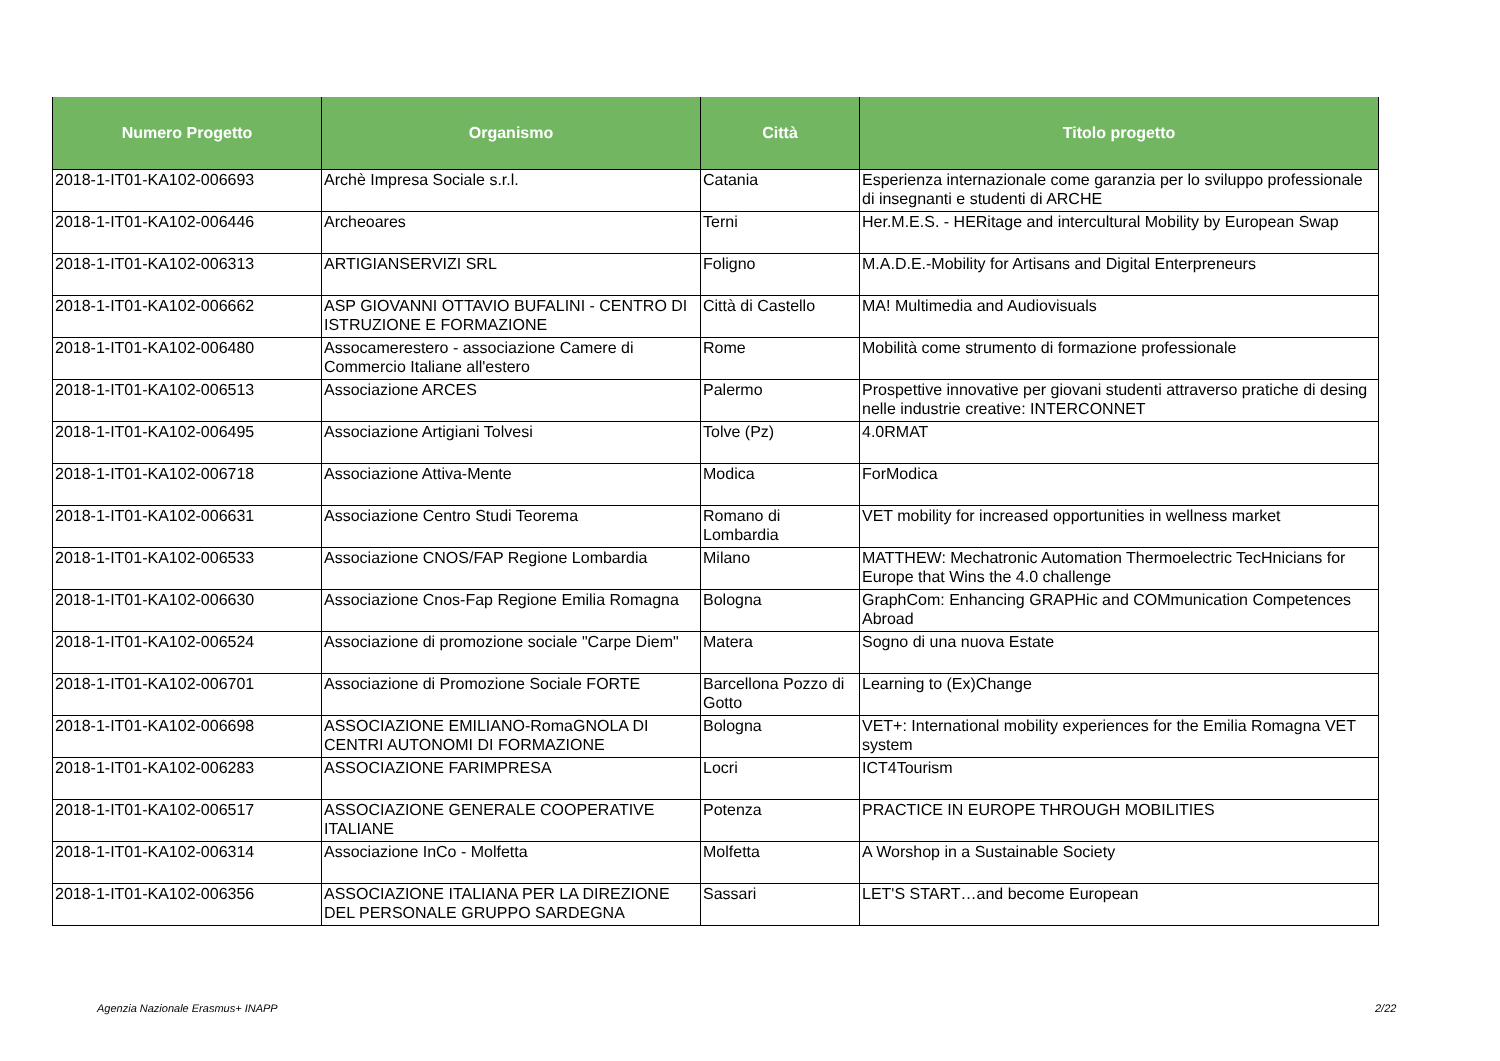| Numero Progetto | Organismo | Città | Titolo progetto |
| --- | --- | --- | --- |
| 2018-1-IT01-KA102-006693 | Archè Impresa Sociale s.r.l. | Catania | Esperienza internazionale come garanzia per lo sviluppo professionale di insegnanti e studenti di ARCHE |
| 2018-1-IT01-KA102-006446 | Archeoares | Terni | Her.M.E.S. - HERitage and intercultural Mobility by European Swap |
| 2018-1-IT01-KA102-006313 | ARTIGIANSERVIZI SRL | Foligno | M.A.D.E.-Mobility for Artisans and Digital Enterpreneurs |
| 2018-1-IT01-KA102-006662 | ASP GIOVANNI OTTAVIO BUFALINI - CENTRO DI ISTRUZIONE E FORMAZIONE | Città di Castello | MA! Multimedia and Audiovisuals |
| 2018-1-IT01-KA102-006480 | Assocamerestero - associazione Camere di Commercio Italiane all'estero | Rome | Mobilità come strumento di formazione professionale |
| 2018-1-IT01-KA102-006513 | Associazione ARCES | Palermo | Prospettive innovative per giovani studenti attraverso pratiche di desing nelle industrie creative: INTERCONNET |
| 2018-1-IT01-KA102-006495 | Associazione Artigiani Tolvesi | Tolve (Pz) | 4.0RMAT |
| 2018-1-IT01-KA102-006718 | Associazione Attiva-Mente | Modica | ForModica |
| 2018-1-IT01-KA102-006631 | Associazione Centro Studi Teorema | Romano di Lombardia | VET mobility for increased opportunities in wellness market |
| 2018-1-IT01-KA102-006533 | Associazione CNOS/FAP Regione Lombardia | Milano | MATTHEW: Mechatronic Automation Thermoelectric TecHnicians for Europe that Wins the 4.0 challenge |
| 2018-1-IT01-KA102-006630 | Associazione Cnos-Fap Regione Emilia Romagna | Bologna | GraphCom: Enhancing GRAPHic and COMmunication Competences Abroad |
| 2018-1-IT01-KA102-006524 | Associazione di promozione sociale "Carpe Diem" | Matera | Sogno di una nuova Estate |
| 2018-1-IT01-KA102-006701 | Associazione di Promozione Sociale FORTE | Barcellona Pozzo di Gotto | Learning to (Ex)Change |
| 2018-1-IT01-KA102-006698 | ASSOCIAZIONE EMILIANO-RomaGNOLA DI CENTRI AUTONOMI DI FORMAZIONE | Bologna | VET+: International mobility experiences for the Emilia Romagna VET system |
| 2018-1-IT01-KA102-006283 | ASSOCIAZIONE FARIMPRESA | Locri | ICT4Tourism |
| 2018-1-IT01-KA102-006517 | ASSOCIAZIONE GENERALE COOPERATIVE ITALIANE | Potenza | PRACTICE IN EUROPE THROUGH MOBILITIES |
| 2018-1-IT01-KA102-006314 | Associazione InCo - Molfetta | Molfetta | A Worshop in a Sustainable Society |
| 2018-1-IT01-KA102-006356 | ASSOCIAZIONE ITALIANA PER LA DIREZIONE DEL PERSONALE GRUPPO SARDEGNA | Sassari | LET'S START…and become European |
Agenzia Nazionale Erasmus+ INAPP
2/22